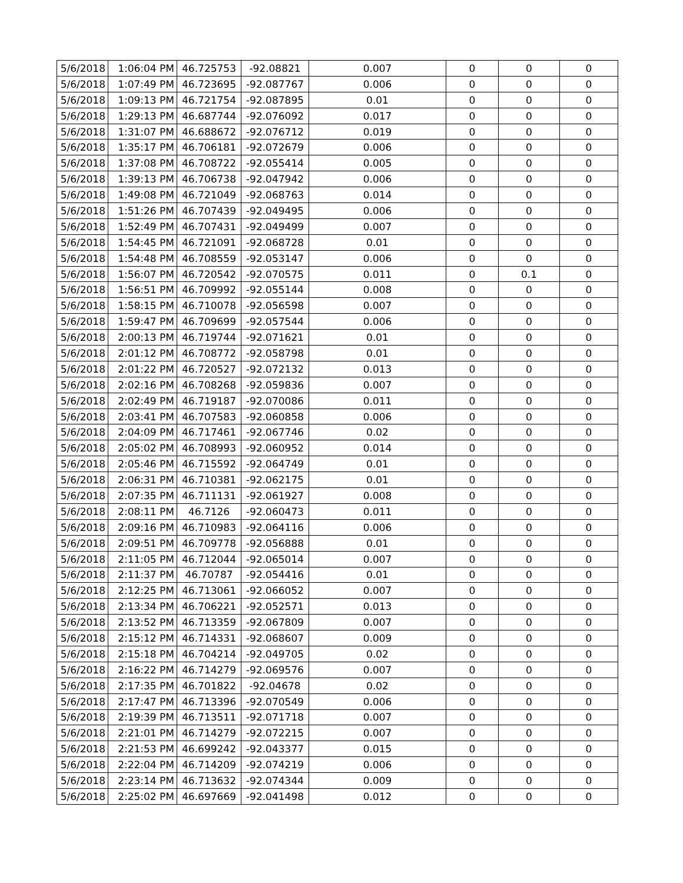| 5/6/2018 | 1:06:04 PM | 46.725753 | -92.08821 | 0.007 | 0 | 0 | 0 |
| 5/6/2018 | 1:07:49 PM | 46.723695 | -92.087767 | 0.006 | 0 | 0 | 0 |
| 5/6/2018 | 1:09:13 PM | 46.721754 | -92.087895 | 0.01 | 0 | 0 | 0 |
| 5/6/2018 | 1:29:13 PM | 46.687744 | -92.076092 | 0.017 | 0 | 0 | 0 |
| 5/6/2018 | 1:31:07 PM | 46.688672 | -92.076712 | 0.019 | 0 | 0 | 0 |
| 5/6/2018 | 1:35:17 PM | 46.706181 | -92.072679 | 0.006 | 0 | 0 | 0 |
| 5/6/2018 | 1:37:08 PM | 46.708722 | -92.055414 | 0.005 | 0 | 0 | 0 |
| 5/6/2018 | 1:39:13 PM | 46.706738 | -92.047942 | 0.006 | 0 | 0 | 0 |
| 5/6/2018 | 1:49:08 PM | 46.721049 | -92.068763 | 0.014 | 0 | 0 | 0 |
| 5/6/2018 | 1:51:26 PM | 46.707439 | -92.049495 | 0.006 | 0 | 0 | 0 |
| 5/6/2018 | 1:52:49 PM | 46.707431 | -92.049499 | 0.007 | 0 | 0 | 0 |
| 5/6/2018 | 1:54:45 PM | 46.721091 | -92.068728 | 0.01 | 0 | 0 | 0 |
| 5/6/2018 | 1:54:48 PM | 46.708559 | -92.053147 | 0.006 | 0 | 0 | 0 |
| 5/6/2018 | 1:56:07 PM | 46.720542 | -92.070575 | 0.011 | 0 | 0.1 | 0 |
| 5/6/2018 | 1:56:51 PM | 46.709992 | -92.055144 | 0.008 | 0 | 0 | 0 |
| 5/6/2018 | 1:58:15 PM | 46.710078 | -92.056598 | 0.007 | 0 | 0 | 0 |
| 5/6/2018 | 1:59:47 PM | 46.709699 | -92.057544 | 0.006 | 0 | 0 | 0 |
| 5/6/2018 | 2:00:13 PM | 46.719744 | -92.071621 | 0.01 | 0 | 0 | 0 |
| 5/6/2018 | 2:01:12 PM | 46.708772 | -92.058798 | 0.01 | 0 | 0 | 0 |
| 5/6/2018 | 2:01:22 PM | 46.720527 | -92.072132 | 0.013 | 0 | 0 | 0 |
| 5/6/2018 | 2:02:16 PM | 46.708268 | -92.059836 | 0.007 | 0 | 0 | 0 |
| 5/6/2018 | 2:02:49 PM | 46.719187 | -92.070086 | 0.011 | 0 | 0 | 0 |
| 5/6/2018 | 2:03:41 PM | 46.707583 | -92.060858 | 0.006 | 0 | 0 | 0 |
| 5/6/2018 | 2:04:09 PM | 46.717461 | -92.067746 | 0.02 | 0 | 0 | 0 |
| 5/6/2018 | 2:05:02 PM | 46.708993 | -92.060952 | 0.014 | 0 | 0 | 0 |
| 5/6/2018 | 2:05:46 PM | 46.715592 | -92.064749 | 0.01 | 0 | 0 | 0 |
| 5/6/2018 | 2:06:31 PM | 46.710381 | -92.062175 | 0.01 | 0 | 0 | 0 |
| 5/6/2018 | 2:07:35 PM | 46.711131 | -92.061927 | 0.008 | 0 | 0 | 0 |
| 5/6/2018 | 2:08:11 PM | 46.7126 | -92.060473 | 0.011 | 0 | 0 | 0 |
| 5/6/2018 | 2:09:16 PM | 46.710983 | -92.064116 | 0.006 | 0 | 0 | 0 |
| 5/6/2018 | 2:09:51 PM | 46.709778 | -92.056888 | 0.01 | 0 | 0 | 0 |
| 5/6/2018 | 2:11:05 PM | 46.712044 | -92.065014 | 0.007 | 0 | 0 | 0 |
| 5/6/2018 | 2:11:37 PM | 46.70787 | -92.054416 | 0.01 | 0 | 0 | 0 |
| 5/6/2018 | 2:12:25 PM | 46.713061 | -92.066052 | 0.007 | 0 | 0 | 0 |
| 5/6/2018 | 2:13:34 PM | 46.706221 | -92.052571 | 0.013 | 0 | 0 | 0 |
| 5/6/2018 | 2:13:52 PM | 46.713359 | -92.067809 | 0.007 | 0 | 0 | 0 |
| 5/6/2018 | 2:15:12 PM | 46.714331 | -92.068607 | 0.009 | 0 | 0 | 0 |
| 5/6/2018 | 2:15:18 PM | 46.704214 | -92.049705 | 0.02 | 0 | 0 | 0 |
| 5/6/2018 | 2:16:22 PM | 46.714279 | -92.069576 | 0.007 | 0 | 0 | 0 |
| 5/6/2018 | 2:17:35 PM | 46.701822 | -92.04678 | 0.02 | 0 | 0 | 0 |
| 5/6/2018 | 2:17:47 PM | 46.713396 | -92.070549 | 0.006 | 0 | 0 | 0 |
| 5/6/2018 | 2:19:39 PM | 46.713511 | -92.071718 | 0.007 | 0 | 0 | 0 |
| 5/6/2018 | 2:21:01 PM | 46.714279 | -92.072215 | 0.007 | 0 | 0 | 0 |
| 5/6/2018 | 2:21:53 PM | 46.699242 | -92.043377 | 0.015 | 0 | 0 | 0 |
| 5/6/2018 | 2:22:04 PM | 46.714209 | -92.074219 | 0.006 | 0 | 0 | 0 |
| 5/6/2018 | 2:23:14 PM | 46.713632 | -92.074344 | 0.009 | 0 | 0 | 0 |
| 5/6/2018 | 2:25:02 PM | 46.697669 | -92.041498 | 0.012 | 0 | 0 | 0 |